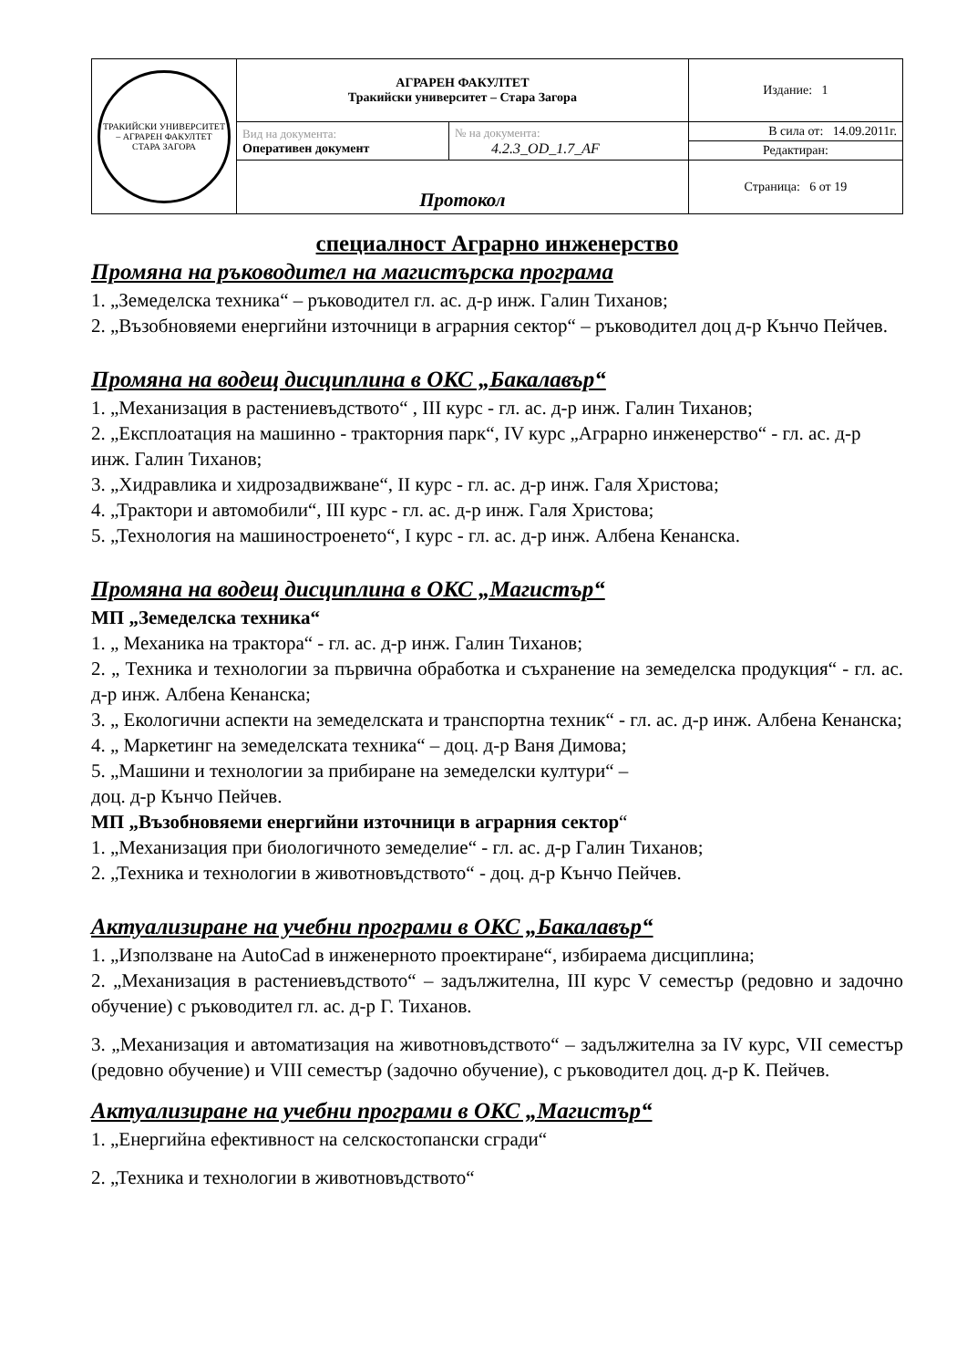| ТРАКИЙСКИ УНИВЕРСИТЕТ – АГРАРЕН ФАКУЛТЕТ СТАРА ЗАГОРА | АГРАРЕН ФАКУЛТЕТ Тракийски университет – Стара Загора | | Издание: 1 |
| | Вид на документа: Оперативен документ | № на документа: 4.2.3_OD_1.7_AF | В сила от: 14.09.2011г. |
| | | | Редактиран: |
| | Протокол | | Страница: 6 от 19 |
специалност Аграрно инженерство
Промяна на ръководител на магистърска програма
1. „Земеделска техника“ – ръководител гл. ас. д-р инж. Галин Тиханов;
2. „Възобновяеми енергийни източници в аграрния сектор“ – ръководител доц д-р Кънчо Пейчев.
Промяна на водещ дисциплина в ОКС „Бакалавър“
1. „Механизация в растениевъдството“ , III курс - гл. ас. д-р инж. Галин Тиханов;
2. „Експлоатация на машинно - тракторния парк“, IV курс „Аграрно инженерство“ - гл. ас. д-р инж. Галин Тиханов;
3. „Хидравлика и хидрозадвижване“, II курс - гл. ас. д-р инж. Галя Христова;
4. „Трактори и автомобили“, III курс - гл. ас. д-р инж. Галя Христова;
5. „Технология на машиностроенето“, I курс - гл. ас. д-р инж. Албена Кенанска.
Промяна на водещ дисциплина в ОКС „Магистър“
МП „Земеделска техника“
1. „ Механика на трактора“ - гл. ас. д-р инж. Галин Тиханов;
2. „ Техника и технологии за първична обработка и съхранение на земеделска продукция“ - гл. ас. д-р инж. Албена Кенанска;
3. „ Екологични аспекти на земеделската и транспортна техник“ - гл. ас. д-р инж. Албена Кенанска;
4. „ Маркетинг на земеделската техника“ – доц. д-р Ваня Димова;
5. „Машини и технологии за прибиране на земеделски култури“ –
доц. д-р Кънчо Пейчев.
МП „Възобновяеми енергийни източници в аграрния сектор“
1. „Механизация при биологичното земеделие“ - гл. ас. д-р Галин Тиханов;
2. „Техника и технологии в животновъдството“ - доц. д-р Кънчо Пейчев.
Актуализиране на учебни програми в ОКС „Бакалавър“
1. „Използване на AutoCad в инженерното проектиране“, избираема дисциплина;
2. „Механизация в растениевъдството“ – задължителна, III курс V семестър (редовно и задочно обучение) с ръководител гл. ас. д-р Г. Тиханов.
3. „Механизация и автоматизация на животновъдството“ – задължителна за IV курс, VII семестър (редовно обучение) и VIII семестър (задочно обучение), с ръководител доц. д-р К. Пейчев.
Актуализиране на учебни програми в ОКС „Магистър“
1. „Енергийна ефективност на селскостопански сгради“
2. „Техника и технологии в животновъдството“